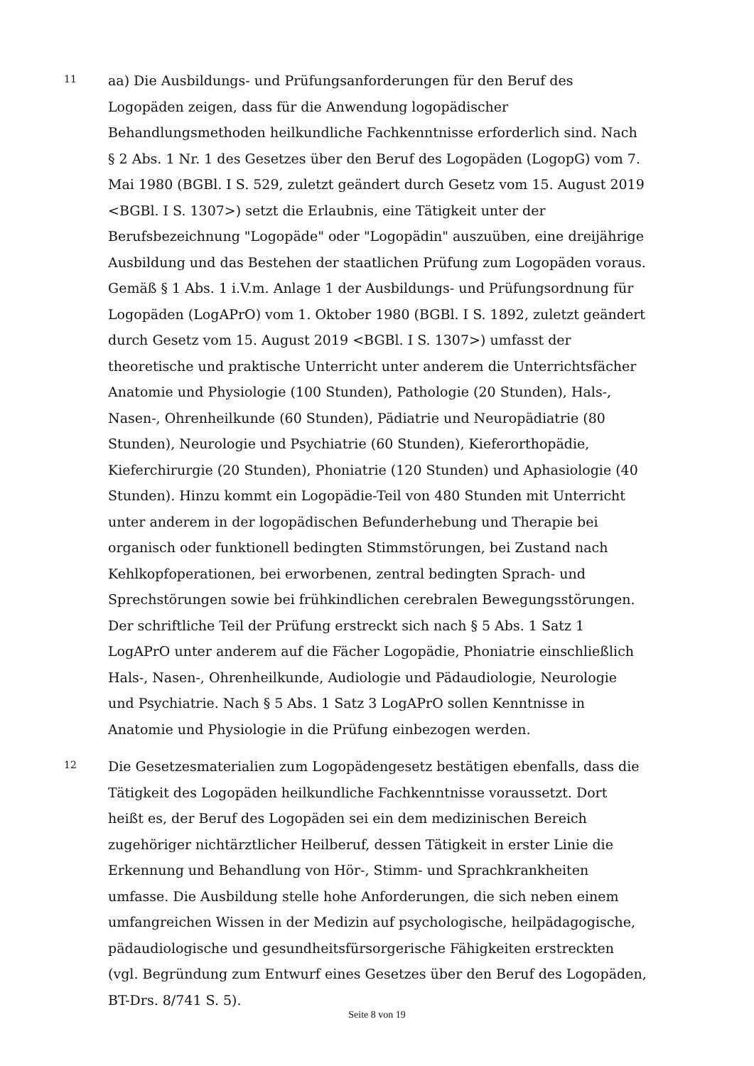11
aa) Die Ausbildungs- und Prüfungsanforderungen für den Beruf des Logopäden zeigen, dass für die Anwendung logopädischer Behandlungsmethoden heilkundliche Fachkenntnisse erforderlich sind. Nach § 2 Abs. 1 Nr. 1 des Gesetzes über den Beruf des Logopäden (LogopG) vom 7. Mai 1980 (BGBl. I S. 529, zuletzt geändert durch Gesetz vom 15. August 2019 <BGBl. I S. 1307>) setzt die Erlaubnis, eine Tätigkeit unter der Berufsbezeichnung "Logopäde" oder "Logopädin" auszuüben, eine dreijährige Ausbildung und das Bestehen der staatlichen Prüfung zum Logopäden voraus. Gemäß § 1 Abs. 1 i.V.m. Anlage 1 der Ausbildungs- und Prüfungsordnung für Logopäden (LogAPrO) vom 1. Oktober 1980 (BGBl. I S. 1892, zuletzt geändert durch Gesetz vom 15. August 2019 <BGBl. I S. 1307>) umfasst der theoretische und praktische Unterricht unter anderem die Unterrichtsfächer Anatomie und Physiologie (100 Stunden), Pathologie (20 Stunden), Hals-, Nasen-, Ohrenheilkunde (60 Stunden), Pädiatrie und Neuropädiatrie (80 Stunden), Neurologie und Psychiatrie (60 Stunden), Kieferorthopädie, Kieferchirurgie (20 Stunden), Phoniatrie (120 Stunden) und Aphasiologie (40 Stunden). Hinzu kommt ein Logopädie-Teil von 480 Stunden mit Unterricht unter anderem in der logopädischen Befunderhebung und Therapie bei organisch oder funktionell bedingten Stimmstörungen, bei Zustand nach Kehlkopfoperationen, bei erworbenen, zentral bedingten Sprach- und Sprechstörungen sowie bei frühkindlichen cerebralen Bewegungsstörungen. Der schriftliche Teil der Prüfung erstreckt sich nach § 5 Abs. 1 Satz 1 LogAPrO unter anderem auf die Fächer Logopädie, Phoniatrie einschließlich Hals-, Nasen-, Ohrenheilkunde, Audiologie und Pädaudiologie, Neurologie und Psychiatrie. Nach § 5 Abs. 1 Satz 3 LogAPrO sollen Kenntnisse in Anatomie und Physiologie in die Prüfung einbezogen werden.
12
Die Gesetzesmaterialien zum Logopädengesetz bestätigen ebenfalls, dass die Tätigkeit des Logopäden heilkundliche Fachkenntnisse voraussetzt. Dort heißt es, der Beruf des Logopäden sei ein dem medizinischen Bereich zugehöriger nichtärztlicher Heilberuf, dessen Tätigkeit in erster Linie die Erkennung und Behandlung von Hör-, Stimm- und Sprachkrankheiten umfasse. Die Ausbildung stelle hohe Anforderungen, die sich neben einem umfangreichen Wissen in der Medizin auf psychologische, heilpädagogische, pädaudiologische und gesundheitsfürsorgerische Fähigkeiten erstreckten (vgl. Begründung zum Entwurf eines Gesetzes über den Beruf des Logopäden, BT-Drs. 8/741 S. 5).
Seite 8 von 19